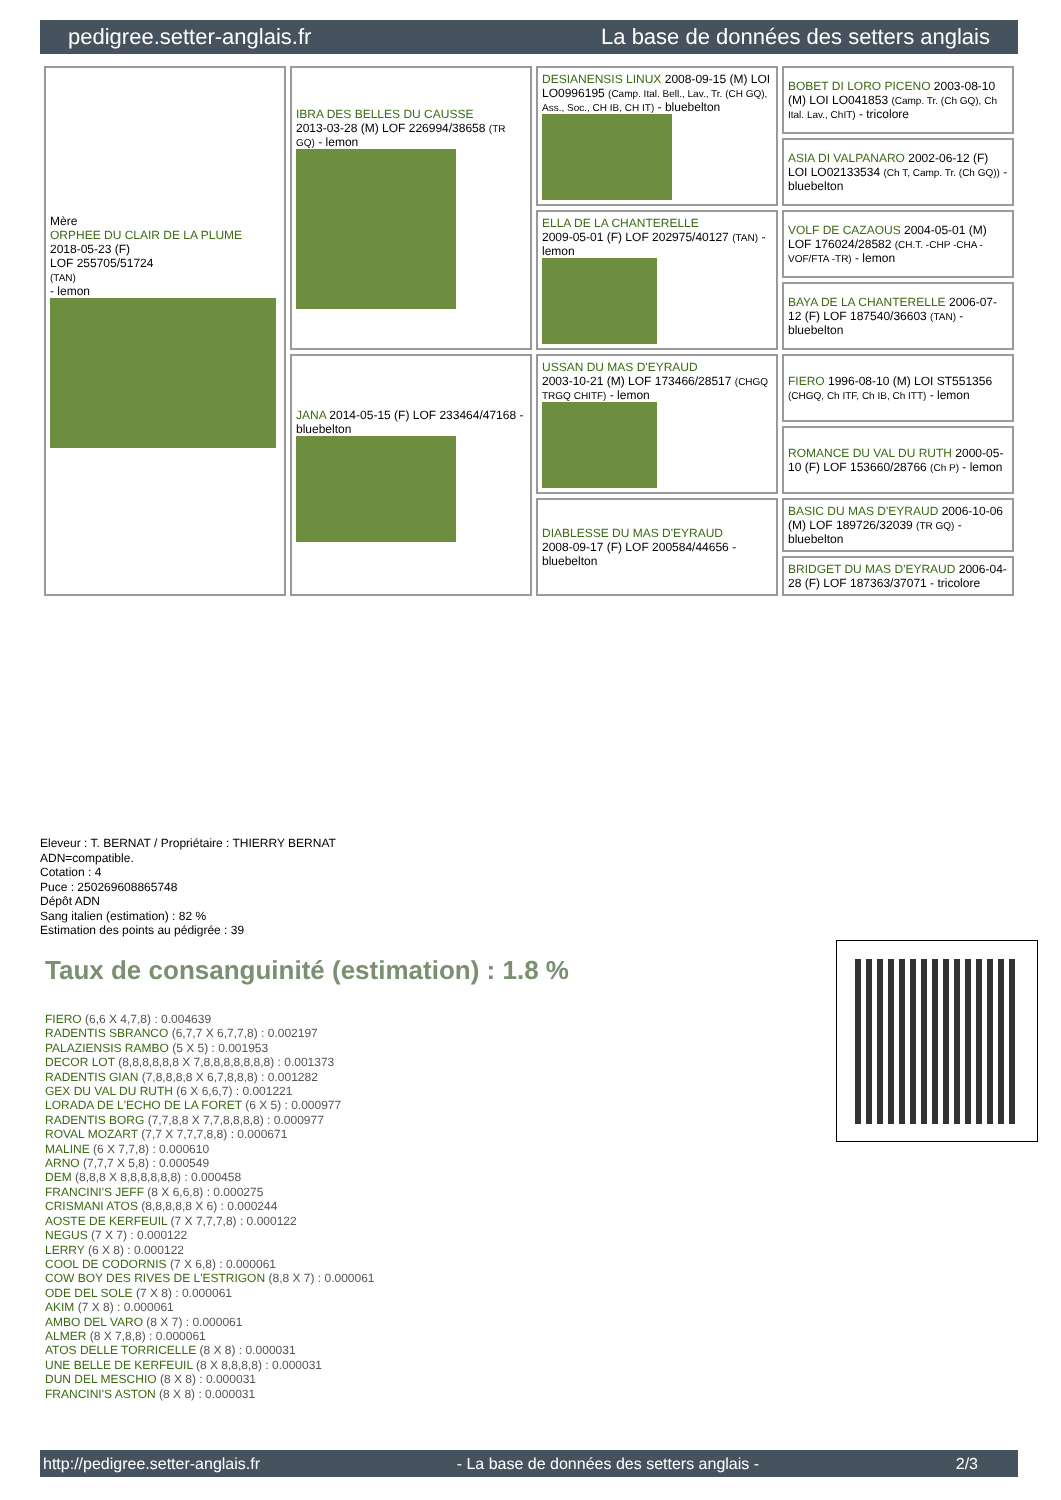pedigree.setter-anglais.fr La base de données des setters anglais
| Mère ORPHEE DU CLAIR DE LA PLUME 2018-05-23 (F) LOF 255705/51724 (TAN) - lemon | IBRA DES BELLES DU CAUSSE 2013-03-28 (M) LOF 226994/38658 (TR GQ) - lemon | DESIANENSIS LINUX 2008-09-15 (M) LOI LO0996195 (Camp. Ital. Bell., Lav., Tr. (CH GQ), Ass., Soc., CH IB, CH IT) - bluebelton | BOBET DI LORO PICENO 2003-08-10 (M) LOI LO041853 (Camp. Tr. (Ch GQ), Ch Ital. Lav., ChIT) - tricolore |
| | | | ASIA DI VALPANARO 2002-06-12 (F) LOI LO02133534 (Ch T, Camp. Tr. (Ch GQ)) - bluebelton |
| | | ELLA DE LA CHANTERELLE 2009-05-01 (F) LOF 202975/40127 (TAN) - lemon | VOLF DE CAZAOUS 2004-05-01 (M) LOF 176024/28582 (CH.T. -CHP -CHA -VOF/FTA -TR) - lemon |
| | | | BAYA DE LA CHANTERELLE 2006-07-12 (F) LOF 187540/36603 (TAN) - bluebelton |
| | JANA 2014-05-15 (F) LOF 233464/47168 - bluebelton | USSAN DU MAS D'EYRAUD 2003-10-21 (M) LOF 173466/28517 (CHGQ TRGQ CHITF) - lemon | FIERO 1996-08-10 (M) LOI ST551356 (CHGQ, Ch ITF, Ch IB, Ch ITT) - lemon |
| | | | ROMANCE DU VAL DU RUTH 2000-05-10 (F) LOF 153660/28766 (Ch P) - lemon |
| | | DIABLESSE DU MAS D'EYRAUD 2008-09-17 (F) LOF 200584/44656 - bluebelton | BASIC DU MAS D'EYRAUD 2006-10-06 (M) LOF 189726/32039 (TR GQ) - bluebelton |
| | | | BRIDGET DU MAS D'EYRAUD 2006-04-28 (F) LOF 187363/37071 - tricolore |
Eleveur : T. BERNAT / Propriétaire : THIERRY BERNAT
ADN=compatible.
Cotation : 4
Puce : 250269608865748
Dépôt ADN
Sang italien (estimation) : 82 %
Estimation des points au pédigrée : 39
Taux de consanguinité (estimation) : 1.8 %
FIERO (6,6 X 4,7,8) : 0.004639
RADENTIS SBRANCO (6,7,7 X 6,7,7,8) : 0.002197
PALAZIENSIS RAMBO (5 X 5) : 0.001953
DECOR LOT (8,8,8,8,8,8 X 7,8,8,8,8,8,8,8) : 0.001373
RADENTIS GIAN (7,8,8,8,8 X 6,7,8,8,8) : 0.001282
GEX DU VAL DU RUTH (6 X 6,6,7) : 0.001221
LORADA DE L'ECHO DE LA FORET (6 X 5) : 0.000977
RADENTIS BORG (7,7,8,8 X 7,7,8,8,8,8) : 0.000977
ROVAL MOZART (7,7 X 7,7,7,8,8) : 0.000671
MALINE (6 X 7,7,8) : 0.000610
ARNO (7,7,7 X 5,8) : 0.000549
DEM (8,8,8 X 8,8,8,8,8,8) : 0.000458
FRANCINI'S JEFF (8 X 6,6,8) : 0.000275
CRISMANI ATOS (8,8,8,8,8 X 6) : 0.000244
AOSTE DE KERFEUIL (7 X 7,7,7,8) : 0.000122
NEGUS (7 X 7) : 0.000122
LERRY (6 X 8) : 0.000122
COOL DE CODORNIS (7 X 6,8) : 0.000061
COW BOY DES RIVES DE L'ESTRIGON (8,8 X 7) : 0.000061
ODE DEL SOLE (7 X 8) : 0.000061
AKIM (7 X 8) : 0.000061
AMBO DEL VARO (8 X 7) : 0.000061
ALMER (8 X 7,8,8) : 0.000061
ATOS DELLE TORRICELLE (8 X 8) : 0.000031
UNE BELLE DE KERFEUIL (8 X 8,8,8,8) : 0.000031
DUN DEL MESCHIO (8 X 8) : 0.000031
FRANCINI'S ASTON (8 X 8) : 0.000031
http://pedigree.setter-anglais.fr - La base de données des setters anglais - 2/3